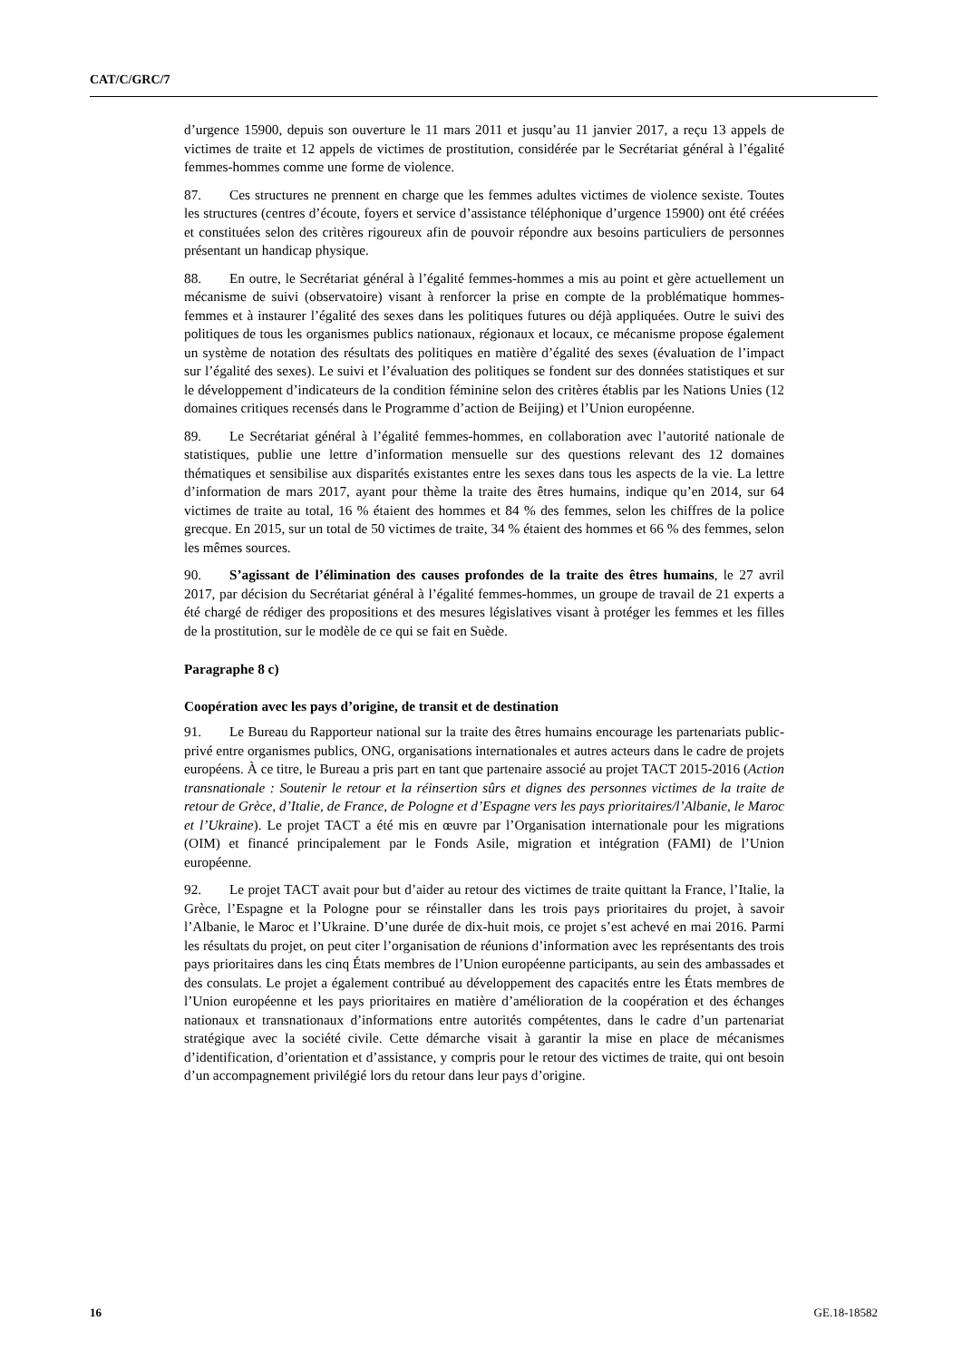CAT/C/GRC/7
d’urgence 15900, depuis son ouverture le 11 mars 2011 et jusqu’au 11 janvier 2017, a reçu 13 appels de victimes de traite et 12 appels de victimes de prostitution, considérée par le Secrétariat général à l’égalité femmes-hommes comme une forme de violence.
87. Ces structures ne prennent en charge que les femmes adultes victimes de violence sexiste. Toutes les structures (centres d’écoute, foyers et service d’assistance téléphonique d’urgence 15900) ont été créées et constituées selon des critères rigoureux afin de pouvoir répondre aux besoins particuliers de personnes présentant un handicap physique.
88. En outre, le Secrétariat général à l’égalité femmes-hommes a mis au point et gère actuellement un mécanisme de suivi (observatoire) visant à renforcer la prise en compte de la problématique hommes-femmes et à instaurer l’égalité des sexes dans les politiques futures ou déjà appliquées. Outre le suivi des politiques de tous les organismes publics nationaux, régionaux et locaux, ce mécanisme propose également un système de notation des résultats des politiques en matière d’égalité des sexes (évaluation de l’impact sur l’égalité des sexes). Le suivi et l’évaluation des politiques se fondent sur des données statistiques et sur le développement d’indicateurs de la condition féminine selon des critères établis par les Nations Unies (12 domaines critiques recensés dans le Programme d’action de Beijing) et l’Union européenne.
89. Le Secrétariat général à l’égalité femmes-hommes, en collaboration avec l’autorité nationale de statistiques, publie une lettre d’information mensuelle sur des questions relevant des 12 domaines thématiques et sensibilise aux disparités existantes entre les sexes dans tous les aspects de la vie. La lettre d’information de mars 2017, ayant pour thème la traite des êtres humains, indique qu’en 2014, sur 64 victimes de traite au total, 16 % étaient des hommes et 84 % des femmes, selon les chiffres de la police grecque. En 2015, sur un total de 50 victimes de traite, 34 % étaient des hommes et 66 % des femmes, selon les mêmes sources.
90. S’agissant de l’élimination des causes profondes de la traite des êtres humains, le 27 avril 2017, par décision du Secrétariat général à l’égalité femmes-hommes, un groupe de travail de 21 experts a été chargé de rédiger des propositions et des mesures législatives visant à protéger les femmes et les filles de la prostitution, sur le modèle de ce qui se fait en Suède.
Paragraphe 8 c)
Coopération avec les pays d’origine, de transit et de destination
91. Le Bureau du Rapporteur national sur la traite des êtres humains encourage les partenariats public-privé entre organismes publics, ONG, organisations internationales et autres acteurs dans le cadre de projets européens. À ce titre, le Bureau a pris part en tant que partenaire associé au projet TACT 2015-2016 (Action transnationale : Soutenir le retour et la réinsertion sûrs et dignes des personnes victimes de la traite de retour de Grèce, d’Italie, de France, de Pologne et d’Espagne vers les pays prioritaires/l’Albanie, le Maroc et l’Ukraine). Le projet TACT a été mis en œuvre par l’Organisation internationale pour les migrations (OIM) et financé principalement par le Fonds Asile, migration et intégration (FAMI) de l’Union européenne.
92. Le projet TACT avait pour but d’aider au retour des victimes de traite quittant la France, l’Italie, la Grèce, l’Espagne et la Pologne pour se réinstaller dans les trois pays prioritaires du projet, à savoir l’Albanie, le Maroc et l’Ukraine. D’une durée de dix-huit mois, ce projet s’est achevé en mai 2016. Parmi les résultats du projet, on peut citer l’organisation de réunions d’information avec les représentants des trois pays prioritaires dans les cinq États membres de l’Union européenne participants, au sein des ambassades et des consulats. Le projet a également contribué au développement des capacités entre les États membres de l’Union européenne et les pays prioritaires en matière d’amélioration de la coopération et des échanges nationaux et transnationaux d’informations entre autorités compétentes, dans le cadre d’un partenariat stratégique avec la société civile. Cette démarche visait à garantir la mise en place de mécanismes d’identification, d’orientation et d’assistance, y compris pour le retour des victimes de traite, qui ont besoin d’un accompagnement privilégié lors du retour dans leur pays d’origine.
16 GE.18-18582